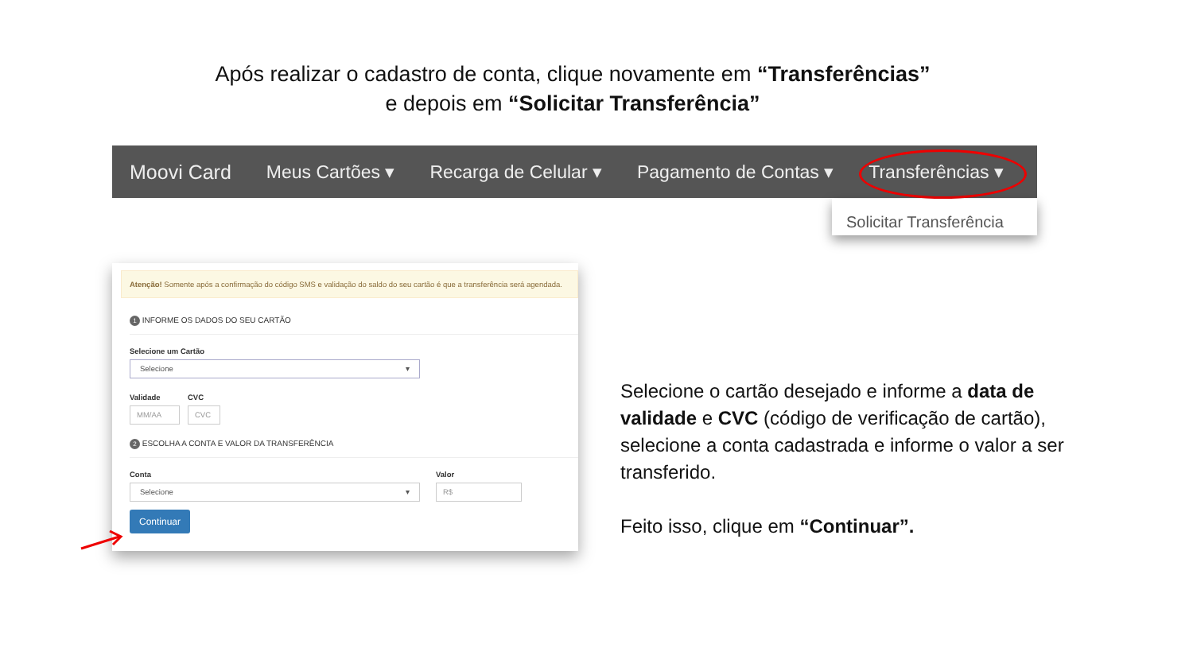Após realizar o cadastro de conta, clique novamente em “Transferências”
e depois em “Solicitar Transferência”
Moovi Card Meus Cartões ▾ Recarga de Celular ▾ Pagamento de Contas ▾ Transferências ▾
Solicitar Transferência
Atenção! Somente após a confirmação do código SMS e validação do saldo do seu cartão é que a transferência será agendada.
1 INFORME OS DADOS DO SEU CARTÃO
Selecione um Cartão
Selecione ▾
Validade
MM/AA
CVC
CVC
2 ESCOLHA A CONTA E VALOR DA TRANSFERÊNCIA
Conta
Selecione ▾
Valor
R$
Continuar
Selecione o cartão desejado e informe a data de validade e CVC (código de verificação de cartão), selecione a conta cadastrada e informe o valor a ser transferido.
Feito isso, clique em “Continuar”.